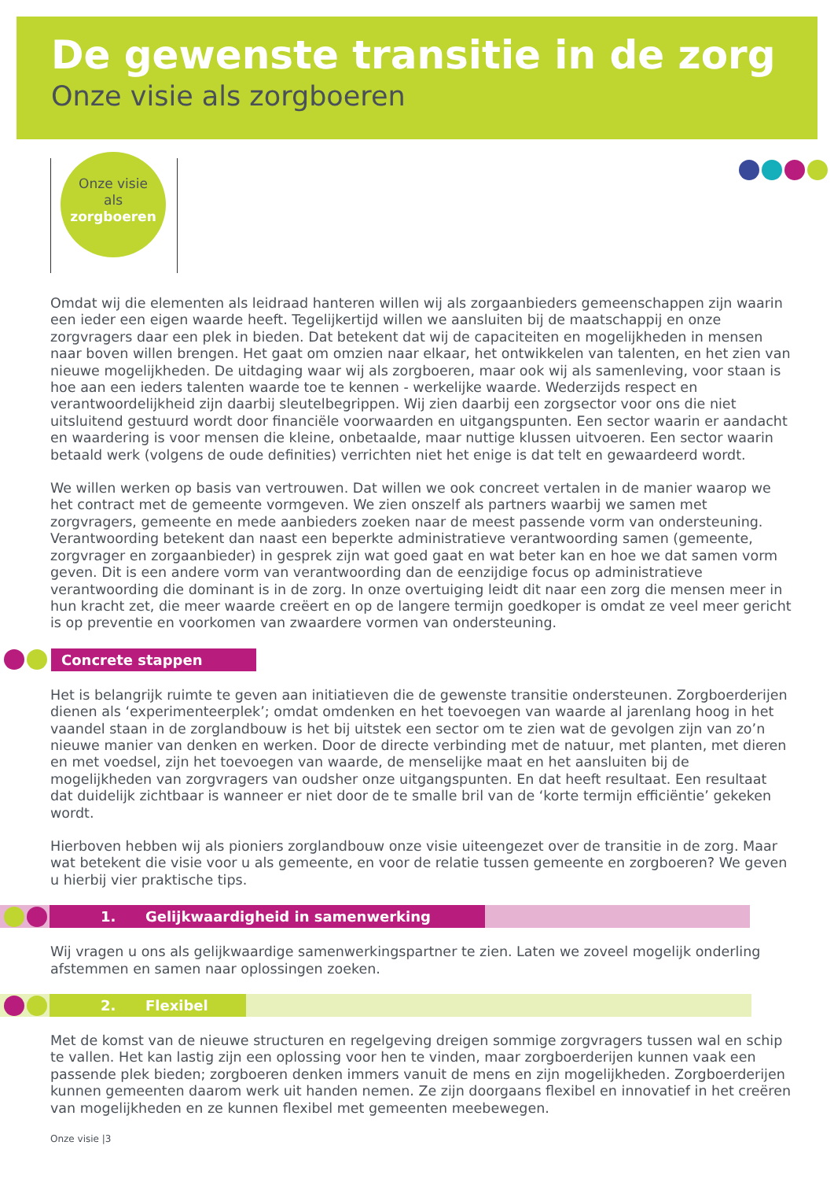De gewenste transitie in de zorg
Onze visie als zorgboeren
Onze visie
als
zorgboeren
Omdat wij die elementen als leidraad hanteren willen wij als zorgaanbieders gemeenschappen zijn waarin een ieder een eigen waarde heeft. Tegelijkertijd willen we aansluiten bij de maatschappij en onze zorgvragers daar een plek in bieden. Dat betekent dat wij de capaciteiten en mogelijkheden in mensen naar boven willen brengen. Het gaat om omzien naar elkaar, het ontwikkelen van talenten, en het zien van nieuwe mogelijkheden. De uitdaging waar wij als zorgboeren, maar ook wij als samenleving, voor staan is hoe aan een ieders talenten waarde toe te kennen - werkelijke waarde. Wederzijds respect en verantwoordelijkheid zijn daarbij sleutelbegrippen. Wij zien daarbij een zorgsector voor ons die niet uitsluitend gestuurd wordt door financiële voorwaarden en uitgangspunten. Een sector waarin er aandacht en waardering is voor mensen die kleine, onbetaalde, maar nuttige klussen uitvoeren. Een sector waarin betaald werk (volgens de oude definities) verrichten niet het enige is dat telt en gewaardeerd wordt.
We willen werken op basis van vertrouwen. Dat willen we ook concreet vertalen in de manier waarop we het contract met de gemeente vormgeven. We zien onszelf als partners waarbij we samen met zorgvragers, gemeente en mede aanbieders zoeken naar de meest passende vorm van ondersteuning. Verantwoording betekent dan naast een beperkte administratieve verantwoording samen (gemeente, zorgvrager en zorgaanbieder) in gesprek zijn wat goed gaat en wat beter kan en hoe we dat samen vorm geven. Dit is een andere vorm van verantwoording dan de eenzijdige focus op administratieve verantwoording die dominant is in de zorg. In onze overtuiging leidt dit naar een zorg die mensen meer in hun kracht zet, die meer waarde creëert en op de langere termijn goedkoper is omdat ze veel meer gericht is op preventie en voorkomen van zwaardere vormen van ondersteuning.
Concrete stappen
Het is belangrijk ruimte te geven aan initiatieven die de gewenste transitie ondersteunen. Zorgboerderijen dienen als ‘experimenteerplek’; omdat omdenken en het toevoegen van waarde al jarenlang hoog in het vaandel staan in de zorglandbouw is het bij uitstek een sector om te zien wat de gevolgen zijn van zo’n nieuwe manier van denken en werken. Door de directe verbinding met de natuur, met planten, met dieren en met voedsel, zijn het toevoegen van waarde, de menselijke maat en het aansluiten bij de mogelijkheden van zorgvragers van oudsher onze uitgangspunten. En dat heeft resultaat. Een resultaat dat duidelijk zichtbaar is wanneer er niet door de te smalle bril van de ‘korte termijn efficiëntie’ gekeken wordt.
Hierboven hebben wij als pioniers zorglandbouw onze visie uiteengezet over de transitie in de zorg. Maar wat betekent die visie voor u als gemeente, en voor de relatie tussen gemeente en zorgboeren? We geven u hierbij vier praktische tips.
1. Gelijkwaardigheid in samenwerking
Wij vragen u ons als gelijkwaardige samenwerkingspartner te zien. Laten we zoveel mogelijk onderling afstemmen en samen naar oplossingen zoeken.
2. Flexibel
Met de komst van de nieuwe structuren en regelgeving dreigen sommige zorgvragers tussen wal en schip te vallen. Het kan lastig zijn een oplossing voor hen te vinden, maar zorgboerderijen kunnen vaak een passende plek bieden; zorgboeren denken immers vanuit de mens en zijn mogelijkheden. Zorgboerderijen kunnen gemeenten daarom werk uit handen nemen. Ze zijn doorgaans flexibel en innovatief in het creëren van mogelijkheden en ze kunnen flexibel met gemeenten meebewegen.
Onze visie |3